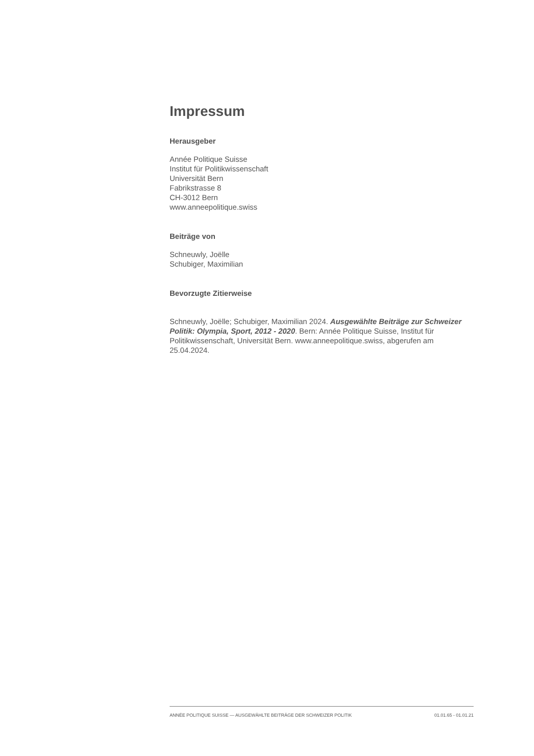Impressum
Herausgeber
Année Politique Suisse
Institut für Politikwissenschaft
Universität Bern
Fabrikstrasse 8
CH-3012 Bern
www.anneepolitique.swiss
Beiträge von
Schneuwly, Joëlle
Schubiger, Maximilian
Bevorzugte Zitierweise
Schneuwly, Joëlle; Schubiger, Maximilian 2024. Ausgewählte Beiträge zur Schweizer Politik: Olympia, Sport, 2012 - 2020. Bern: Année Politique Suisse, Institut für Politikwissenschaft, Universität Bern. www.anneepolitique.swiss, abgerufen am 25.04.2024.
ANNÉE POLITIQUE SUISSE — AUSGEWÄHLTE BEITRÄGE DER SCHWEIZER POLITIK 01.01.65 - 01.01.21